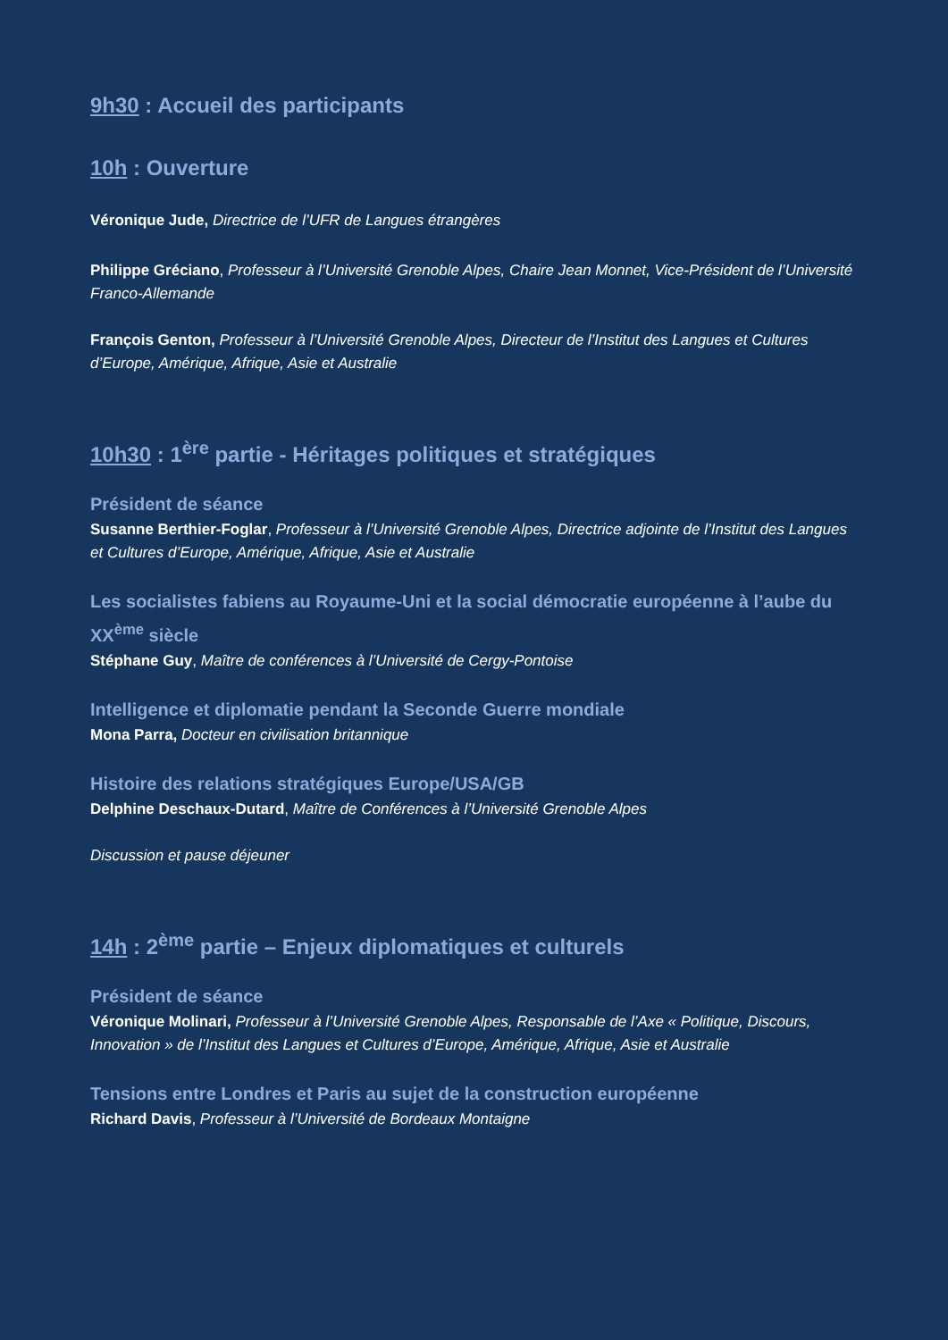9h30 : Accueil des participants
10h : Ouverture
Véronique Jude, Directrice de l’UFR de Langues étrangères
Philippe Gréciano, Professeur à l’Université Grenoble Alpes, Chaire Jean Monnet, Vice-Président de l’Université Franco-Allemande
François Genton, Professeur à l’Université Grenoble Alpes, Directeur de l’Institut des Langues et Cultures d’Europe, Amérique, Afrique, Asie et Australie
10h30 : 1<sup>ère</sup> partie - Héritages politiques et stratégiques
Président de séance
Susanne Berthier-Foglar, Professeur à l’Université Grenoble Alpes, Directrice adjointe de l’Institut des Langues et Cultures d’Europe, Amérique, Afrique, Asie et Australie
Les socialistes fabiens au Royaume-Uni et la social démocratie européenne à l’aube du XX<sup>ème</sup> siècle
Stéphane Guy, Maître de conférences à l’Université de Cergy-Pontoise
Intelligence et diplomatie pendant la Seconde Guerre mondiale
Mona Parra, Docteur en civilisation britannique
Histoire des relations stratégiques Europe/USA/GB
Delphine Deschaux-Dutard, Maître de Conférences à l’Université Grenoble Alpes
Discussion et pause déjeuner
14h : 2<sup>ème</sup> partie – Enjeux diplomatiques et culturels
Président de séance
Véronique Molinari, Professeur à l’Université Grenoble Alpes, Responsable de l’Axe « Politique, Discours, Innovation » de l’Institut des Langues et Cultures d’Europe, Amérique, Afrique, Asie et Australie
Tensions entre Londres et Paris au sujet de la construction européenne
Richard Davis, Professeur à l’Université de Bordeaux Montaigne